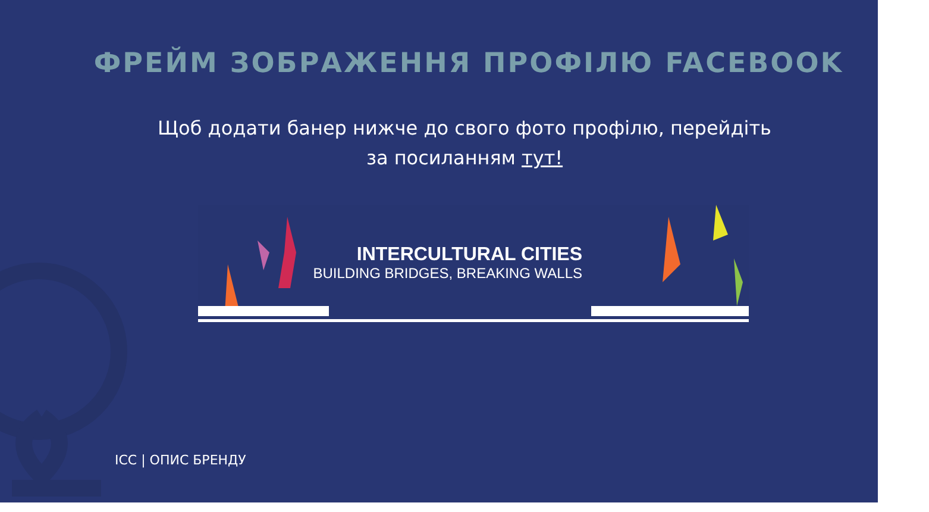ФРЕЙМ ЗОБРАЖЕННЯ ПРОФІЛЮ FACEBOOK
Щоб додати банер нижче до свого фото профілю, перейдіть
за посиланням тут!
INTERCULTURAL CITIES
BUILDING BRIDGES, BREAKING WALLS
ICC | ОПИС БРЕНДУ